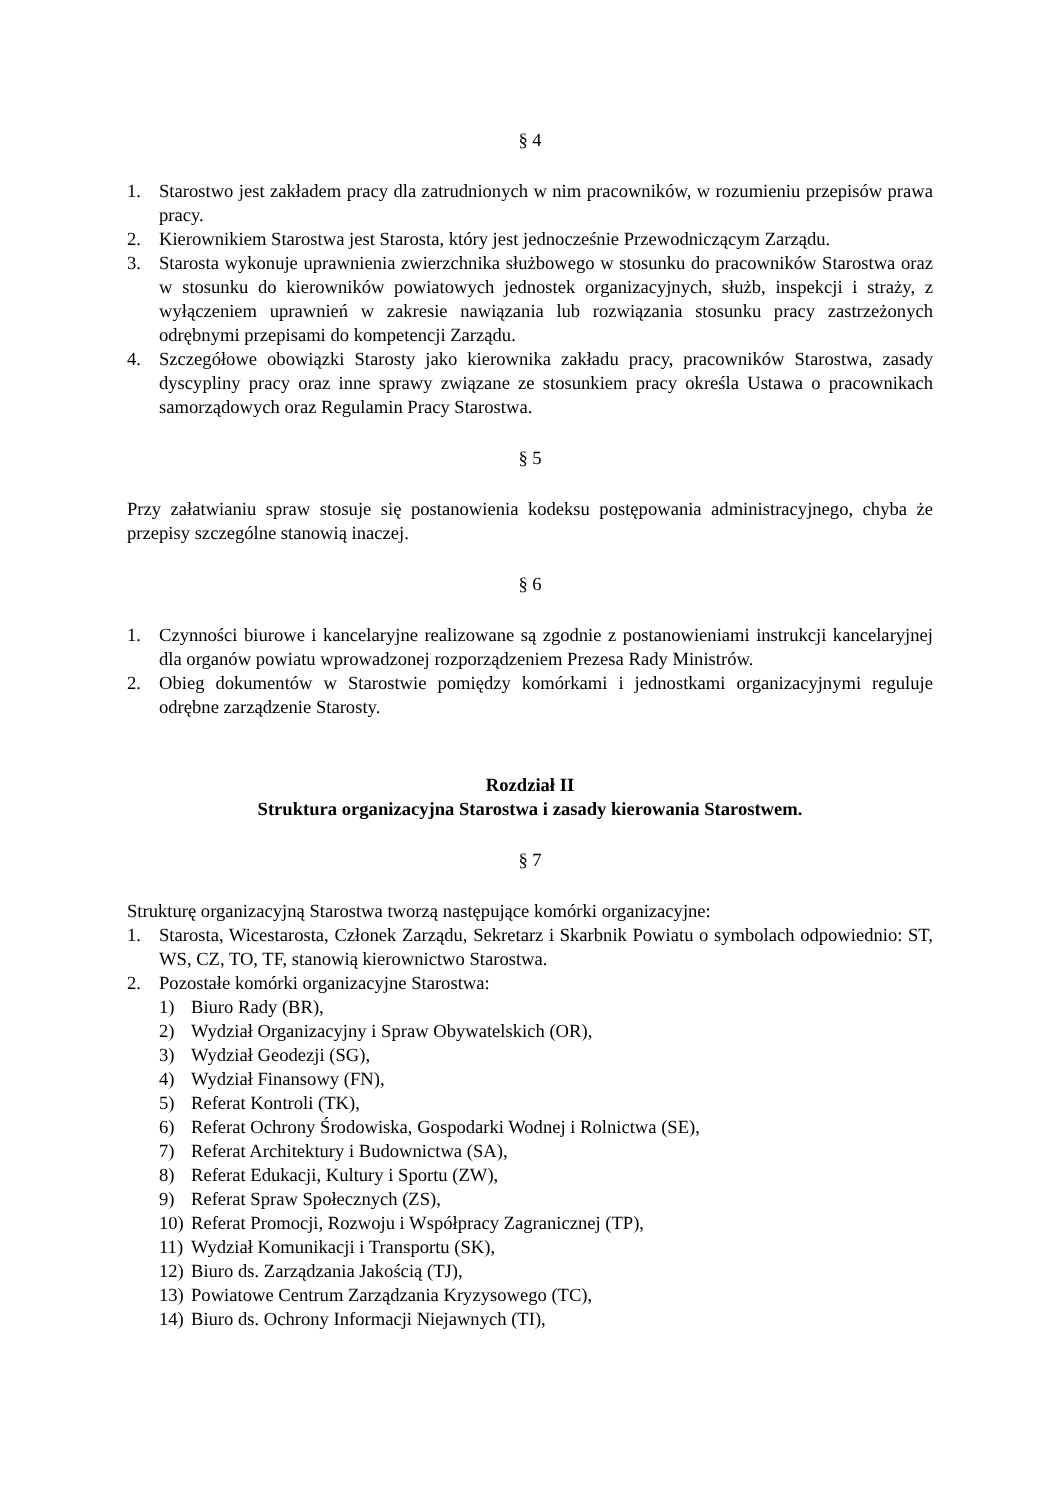§ 4
1. Starostwo jest zakładem pracy dla zatrudnionych w nim pracowników, w rozumieniu przepisów prawa pracy.
2. Kierownikiem Starostwa jest Starosta, który jest jednocześnie Przewodniczącym Zarządu.
3. Starosta wykonuje uprawnienia zwierzchnika służbowego w stosunku do pracowników Starostwa oraz w stosunku do kierowników powiatowych jednostek organizacyjnych, służb, inspekcji i straży, z wyłączeniem uprawnień w zakresie nawiązania lub rozwiązania stosunku pracy zastrzeżonych odrębnymi przepisami do kompetencji Zarządu.
4. Szczegółowe obowiązki Starosty jako kierownika zakładu pracy, pracowników Starostwa, zasady dyscypliny pracy oraz inne sprawy związane ze stosunkiem pracy określa Ustawa o pracownikach samorządowych oraz Regulamin Pracy Starostwa.
§ 5
Przy załatwianiu spraw stosuje się postanowienia kodeksu postępowania administracyjnego, chyba że przepisy szczególne stanowią inaczej.
§ 6
1. Czynności biurowe i kancelaryjne realizowane są zgodnie z postanowieniami instrukcji kancelaryjnej dla organów powiatu wprowadzonej rozporządzeniem Prezesa Rady Ministrów.
2. Obieg dokumentów w Starostwie pomiędzy komórkami i jednostkami organizacyjnymi reguluje odrębne zarządzenie Starosty.
Rozdział II
Struktura organizacyjna Starostwa i zasady kierowania Starostwem.
§ 7
Strukturę organizacyjną Starostwa tworzą następujące komórki organizacyjne:
1. Starosta, Wicestarosta, Członek Zarządu, Sekretarz i Skarbnik Powiatu o symbolach odpowiednio: ST, WS, CZ, TO, TF, stanowią kierownictwo Starostwa.
2. Pozostałe komórki organizacyjne Starostwa:
1) Biuro Rady (BR),
2) Wydział Organizacyjny i Spraw Obywatelskich (OR),
3) Wydział Geodezji (SG),
4) Wydział Finansowy (FN),
5) Referat Kontroli (TK),
6) Referat Ochrony Środowiska, Gospodarki Wodnej i Rolnictwa (SE),
7) Referat Architektury i Budownictwa (SA),
8) Referat Edukacji, Kultury i Sportu (ZW),
9) Referat Spraw Społecznych (ZS),
10) Referat Promocji, Rozwoju i Współpracy Zagranicznej (TP),
11) Wydział Komunikacji i Transportu (SK),
12) Biuro ds. Zarządzania Jakością (TJ),
13) Powiatowe Centrum Zarządzania Kryzysowego (TC),
14) Biuro ds. Ochrony Informacji Niejawnych (TI),